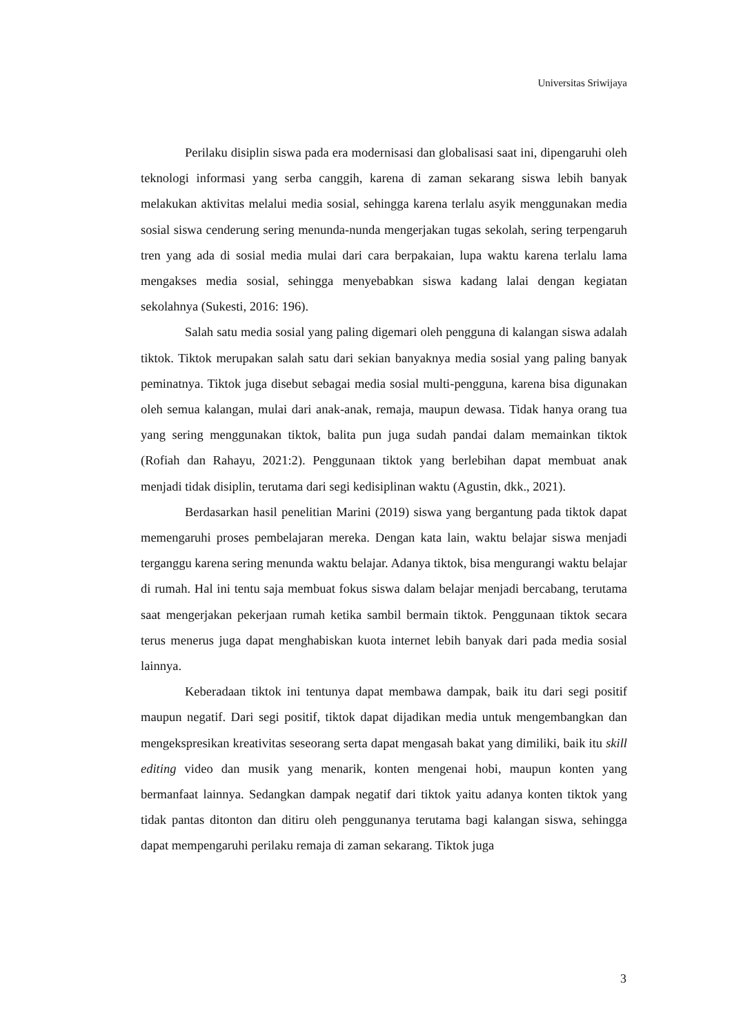Universitas Sriwijaya
Perilaku disiplin siswa pada era modernisasi dan globalisasi saat ini, dipengaruhi oleh teknologi informasi yang serba canggih, karena di zaman sekarang siswa lebih banyak melakukan aktivitas melalui media sosial, sehingga karena terlalu asyik menggunakan media sosial siswa cenderung sering menunda-nunda mengerjakan tugas sekolah, sering terpengaruh tren yang ada di sosial media mulai dari cara berpakaian, lupa waktu karena terlalu lama mengakses media sosial, sehingga menyebabkan siswa kadang lalai dengan kegiatan sekolahnya (Sukesti, 2016: 196).
Salah satu media sosial yang paling digemari oleh pengguna di kalangan siswa adalah tiktok. Tiktok merupakan salah satu dari sekian banyaknya media sosial yang paling banyak peminatnya. Tiktok juga disebut sebagai media sosial multi-pengguna, karena bisa digunakan oleh semua kalangan, mulai dari anak-anak, remaja, maupun dewasa. Tidak hanya orang tua yang sering menggunakan tiktok, balita pun juga sudah pandai dalam memainkan tiktok (Rofiah dan Rahayu, 2021:2). Penggunaan tiktok yang berlebihan dapat membuat anak menjadi tidak disiplin, terutama dari segi kedisiplinan waktu (Agustin, dkk., 2021).
Berdasarkan hasil penelitian Marini (2019) siswa yang bergantung pada tiktok dapat memengaruhi proses pembelajaran mereka. Dengan kata lain, waktu belajar siswa menjadi terganggu karena sering menunda waktu belajar. Adanya tiktok, bisa mengurangi waktu belajar di rumah. Hal ini tentu saja membuat fokus siswa dalam belajar menjadi bercabang, terutama saat mengerjakan pekerjaan rumah ketika sambil bermain tiktok. Penggunaan tiktok secara terus menerus juga dapat menghabiskan kuota internet lebih banyak dari pada media sosial lainnya.
Keberadaan tiktok ini tentunya dapat membawa dampak, baik itu dari segi positif maupun negatif. Dari segi positif, tiktok dapat dijadikan media untuk mengembangkan dan mengekspresikan kreativitas seseorang serta dapat mengasah bakat yang dimiliki, baik itu skill editing video dan musik yang menarik, konten mengenai hobi, maupun konten yang bermanfaat lainnya. Sedangkan dampak negatif dari tiktok yaitu adanya konten tiktok yang tidak pantas ditonton dan ditiru oleh penggunanya terutama bagi kalangan siswa, sehingga dapat mempengaruhi perilaku remaja di zaman sekarang. Tiktok juga
3